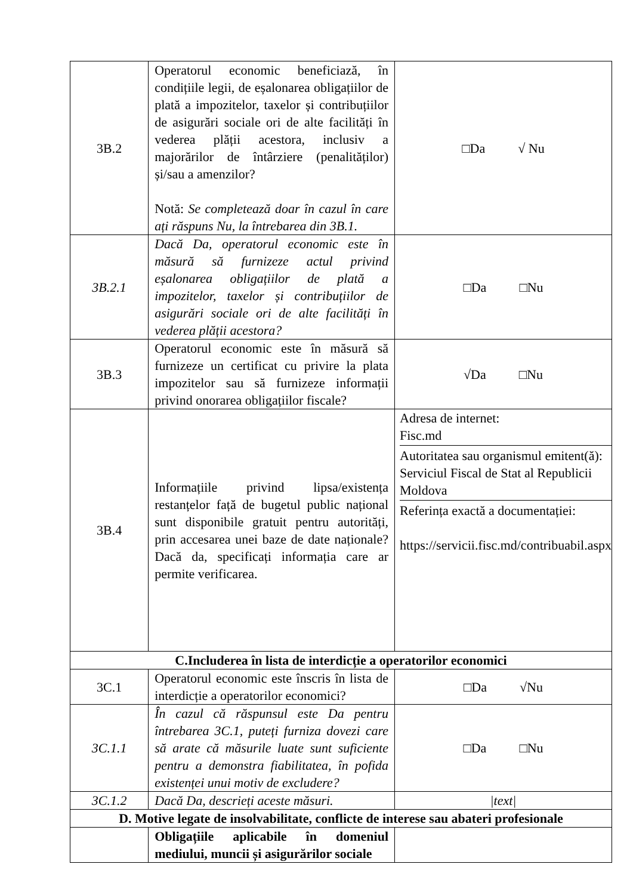| 3B.2 | Operatorul economic beneficiază, în condițiile legii, de eșalonarea obligațiilor de plată a impozitelor, taxelor și contribuțiilor de asigurări sociale ori de alte facilități în vederea plății acestora, inclusiv a majorărilor de întârziere (penalităților) și/sau a amenzilor? Notă: Se completează doar în cazul în care ați răspuns Nu, la întrebarea din 3B.1. | □Da √ Nu |
| 3B.2.1 | Dacă Da, operatorul economic este în măsură să furnizeze actul privind eșalonarea obligațiilor de plată a impozitelor, taxelor și contribuțiilor de asigurări sociale ori de alte facilități în vederea plății acestora? | □Da □Nu |
| 3B.3 | Operatorul economic este în măsură să furnizeze un certificat cu privire la plata impozitelor sau să furnizeze informații privind onorarea obligațiilor fiscale? | √Da □Nu |
| 3B.4 | Informațiile privind lipsa/existența restanțelor față de bugetul public național sunt disponibile gratuit pentru autorități, prin accesarea unei baze de date naționale? Dacă da, specificați informația care ar permite verificarea. | Adresa de internet: Fisc.md Autoritatea sau organismul emitent(ă): Serviciul Fiscal de Stat al Republicii Moldova Referința exactă a documentației: https://servicii.fisc.md/contribuabil.aspx |
| C.Includerea în lista de interdicție a operatorilor economici | | |
| 3C.1 | Operatorul economic este înscris în lista de interdicție a operatorilor economici? | □Da √Nu |
| 3C.1.1 | În cazul că răspunsul este Da pentru întrebarea 3C.1, puteți furniza dovezi care să arate că măsurile luate sunt suficiente pentru a demonstra fiabilitatea, în pofida existenței unui motiv de excludere? | □Da □Nu |
| 3C.1.2 | Dacă Da, descrieți aceste măsuri. | /text/ |
| D. Motive legate de insolvabilitate, conflicte de interese sau abateri profesionale | | |
| | Obligațiile aplicabile în domeniul mediului, muncii și asigurărilor sociale | |